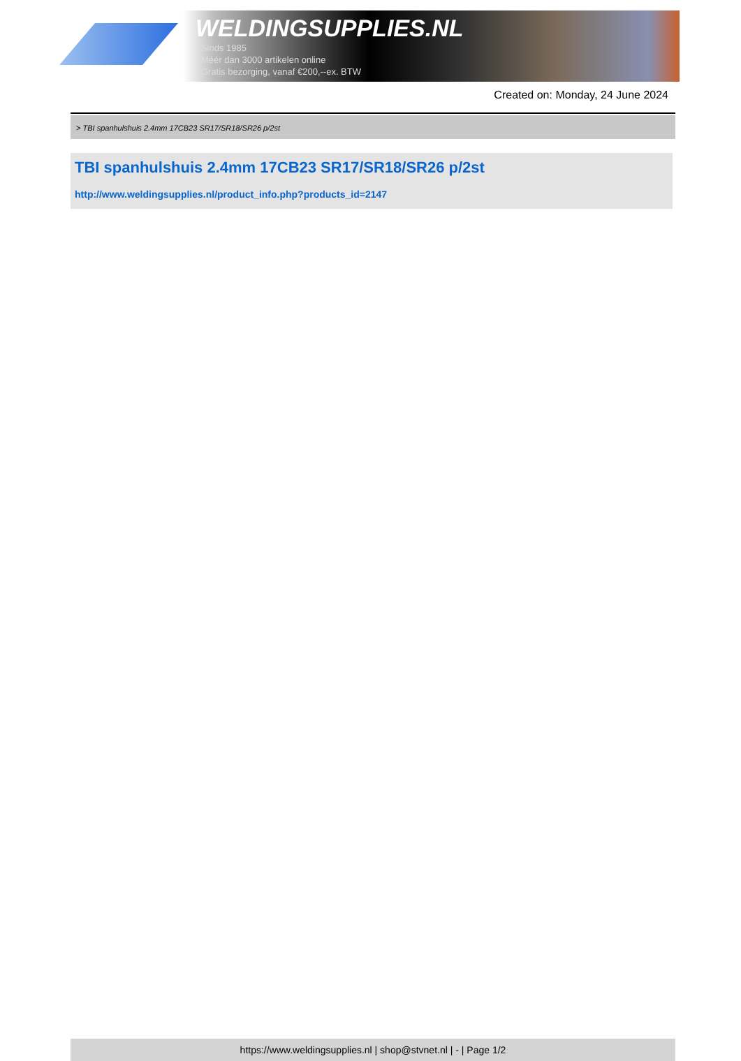WELDINGSUPPLIES.NL
- Sinds 1985
- Méér dan 3000 artikelen online
- Gratis bezorging, vanaf €200,--ex. BTW
Created on: Monday, 24 June 2024
> TBI spanhulshuis 2.4mm 17CB23 SR17/SR18/SR26 p/2st
TBI spanhulshuis 2.4mm 17CB23 SR17/SR18/SR26 p/2st
http://www.weldingsupplies.nl/product_info.php?products_id=2147
https://www.weldingsupplies.nl | shop@stvnet.nl | - | Page 1/2